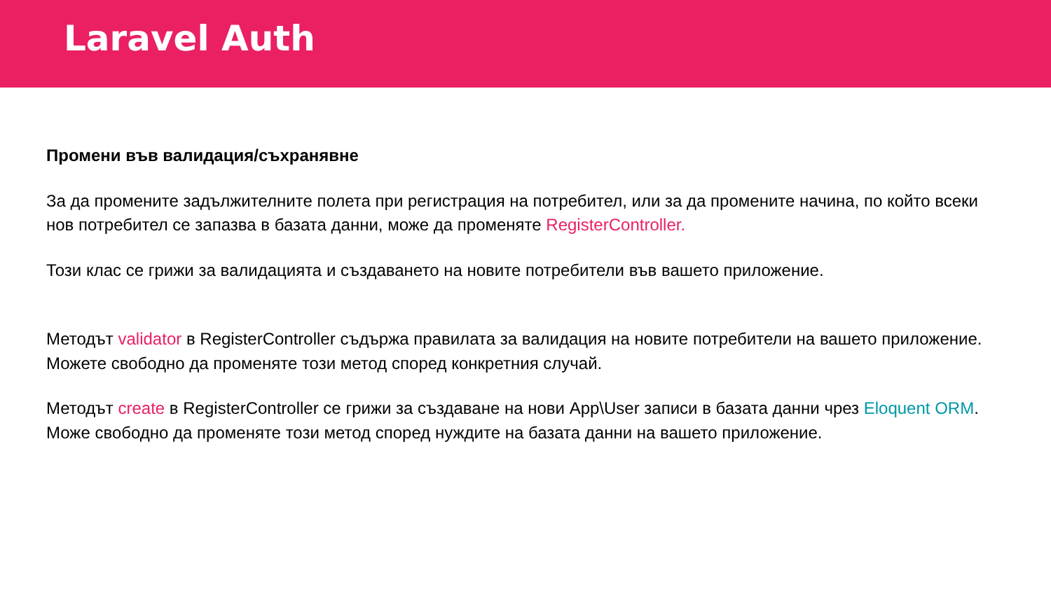Laravel Auth
Промени във валидация/съхранявне
За да промените задължителните полета при регистрация на потребител, или за да промените начина, по който всеки нов потребител се запазва в базата данни, може да променяте RegisterController.
Този клас се грижи за валидацията и създаването на новите потребители във вашето приложение.
Методът validator в RegisterController съдържа правилата за валидация на новите потребители на вашето приложение.
Можете свободно да променяте този метод според конкретния случай.
Методът create в RegisterController се грижи за създаване на нови App\User записи в базата данни чрез Eloquent ORM.
Може свободно да променяте този метод според нуждите на базата данни на вашето приложение.